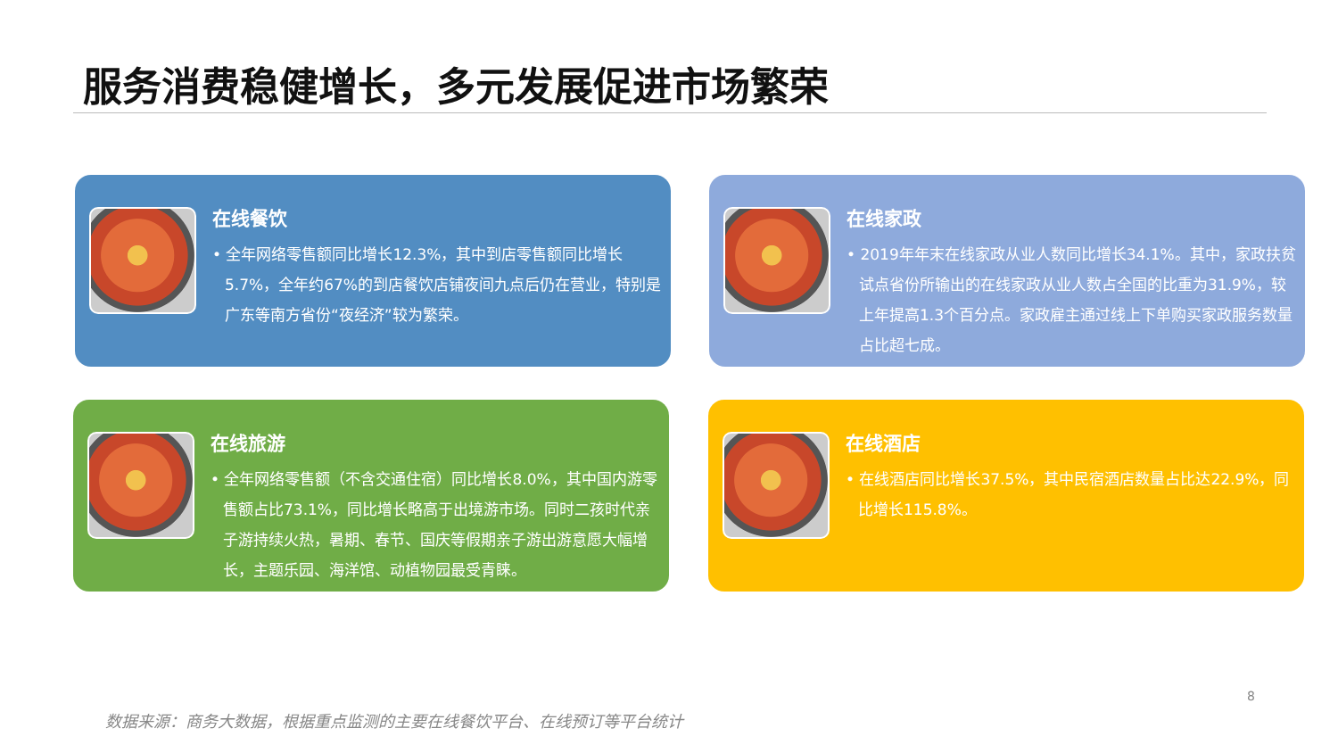服务消费稳健增长，多元发展促进市场繁荣
在线餐饮
• 全年网络零售额同比增长12.3%，其中到店零售额同比增长5.7%，全年约67%的到店餐饮店铺夜间九点后仍在营业，特别是广东等南方省份“夜经济”较为繁荣。
在线家政
• 2019年年末在线家政从业人数同比增长34.1%。其中，家政扶贫试点省份所输出的在线家政从业人数占全国的比重为31.9%，较上年提高1.3个百分点。家政雇主通过线上下单购买家政服务数量占比超七成。
在线旅游
• 全年网络零售额（不含交通住宿）同比增长8.0%，其中国内游零售额占比73.1%，同比增长略高于出境游市场。同时二孩时代亲子游持续火热，暑期、春节、国庆等假期亲子游出游意愿大幅增长，主题乐园、海洋馆、动植物园最受青睐。
在线酒店
• 在线酒店同比增长37.5%，其中民宿酒店数量占比达22.9%，同比增长115.8%。
8
数据来源：商务大数据，根据重点监测的主要在线餐饮平台、在线预订等平台统计